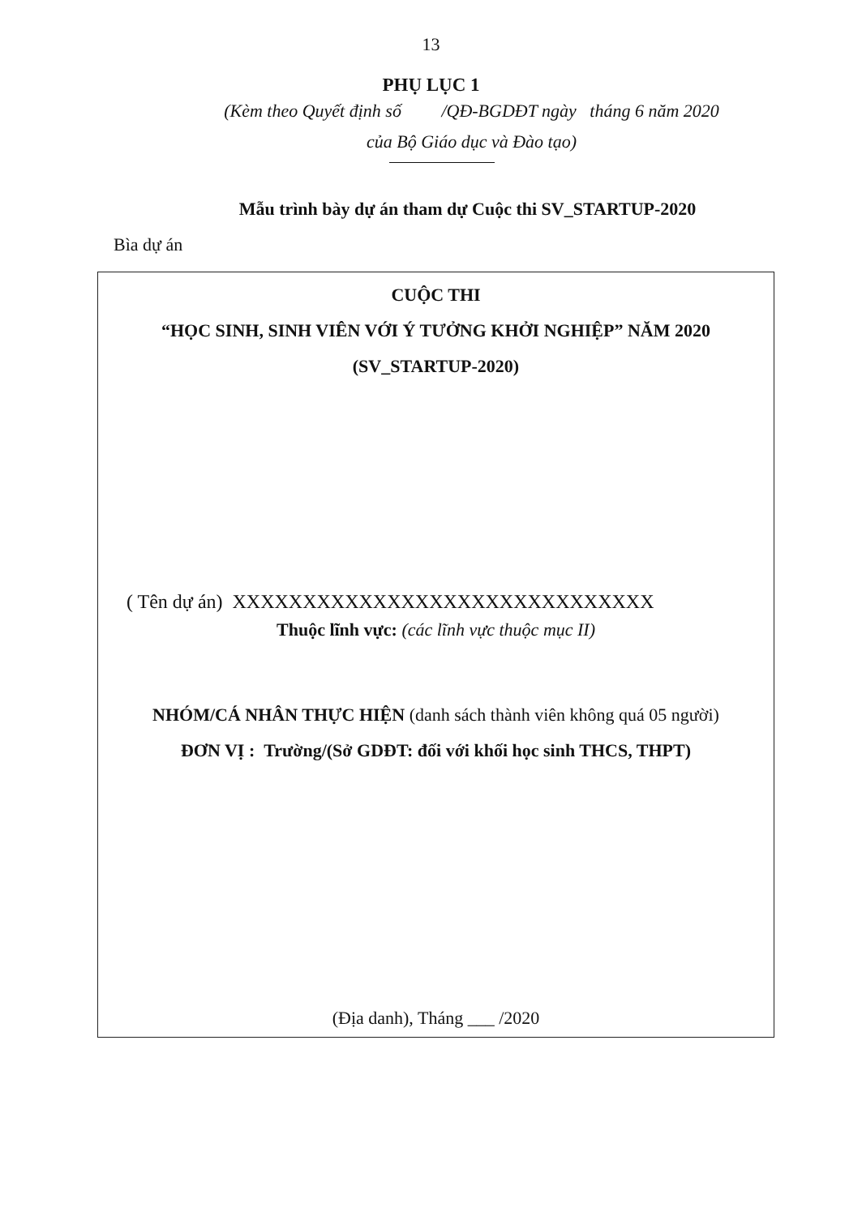13
PHỤ LỤC 1
(Kèm theo Quyết định số /QĐ-BGDĐT ngày tháng 6 năm 2020
của Bộ Giáo dục và Đào tạo)
Mẫu trình bày dự án tham dự Cuộc thi SV_STARTUP-2020
Bìa dự án
CUỘC THI
“HỌC SINH, SINH VIÊN VỚI Ý TƯỞNG KHỞI NGHIỆP” NĂM 2020
(SV_STARTUP-2020)
( Tên dự án) XXXXXXXXXXXXXXXXXXXXXXXXXXXXXX
Thuộc lĩnh vực: (các lĩnh vực thuộc mục II)
NHÓM/CÁ NHÂN THỰC HIỆN (danh sách thành viên không quá 05 người)
ĐƠN VỊ : Trường/(Sở GDĐT: đối với khối học sinh THCS, THPT)
(Địa danh), Tháng ___ /2020